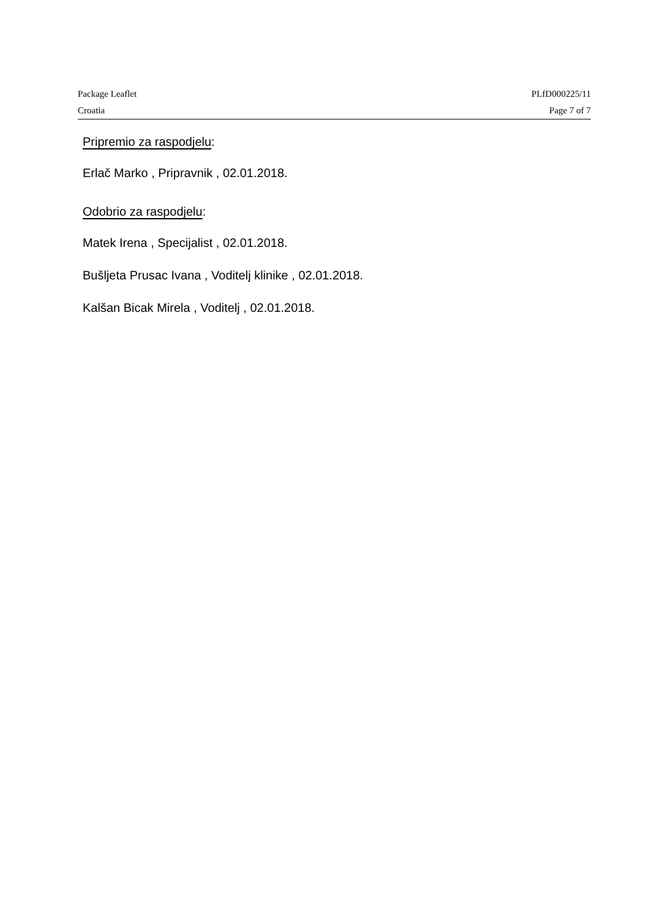Package Leaflet PLfD000225/11
Croatia Page 7 of 7
Pripremio za raspodjelu:
Erlač Marko , Pripravnik , 02.01.2018.
Odobrio za raspodjelu:
Matek Irena , Specijalist , 02.01.2018.
Bušljeta Prusac Ivana , Voditelj klinike , 02.01.2018.
Kalšan Bicak Mirela , Voditelj , 02.01.2018.